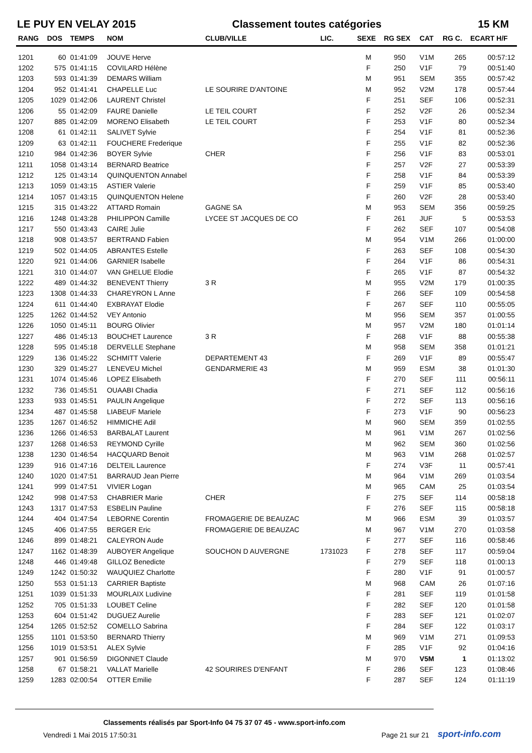LE PUY EN VELAY 2015 Classement toutes catégories 15 KM
| RANG | DOS | TEMPS | NOM | CLUB/VILLE | LIC. | SEXE | RG SEX | CAT | RG C. | ECART H/F |
| --- | --- | --- | --- | --- | --- | --- | --- | --- | --- | --- |
| 1201 | 60 | 01:41:09 | JOUVE Herve | | | M | 950 | V1M | 265 | 00:57:12 |
| 1202 | 575 | 01:41:15 | COVILARD Hélène | | | F | 250 | V1F | 79 | 00:51:40 |
| 1203 | 593 | 01:41:39 | DEMARS William | | | M | 951 | SEM | 355 | 00:57:42 |
| 1204 | 952 | 01:41:41 | CHAPELLE Luc | LE SOURIRE D'ANTOINE | | M | 952 | V2M | 178 | 00:57:44 |
| 1205 | 1029 | 01:42:06 | LAURENT Christel | | | F | 251 | SEF | 106 | 00:52:31 |
| 1206 | 55 | 01:42:09 | FAURE Danielle | LE TEIL COURT | | F | 252 | V2F | 26 | 00:52:34 |
| 1207 | 885 | 01:42:09 | MORENO Elisabeth | LE TEIL COURT | | F | 253 | V1F | 80 | 00:52:34 |
| 1208 | 61 | 01:42:11 | SALIVET Sylvie | | | F | 254 | V1F | 81 | 00:52:36 |
| 1209 | 63 | 01:42:11 | FOUCHERE Frederique | | | F | 255 | V1F | 82 | 00:52:36 |
| 1210 | 984 | 01:42:36 | BOYER Sylvie | CHER | | F | 256 | V1F | 83 | 00:53:01 |
| 1211 | 1058 | 01:43:14 | BERNARD Beatrice | | | F | 257 | V2F | 27 | 00:53:39 |
| 1212 | 125 | 01:43:14 | QUINQUENTON Annabel | | | F | 258 | V1F | 84 | 00:53:39 |
| 1213 | 1059 | 01:43:15 | ASTIER Valerie | | | F | 259 | V1F | 85 | 00:53:40 |
| 1214 | 1057 | 01:43:15 | QUINQUENTON Helene | | | F | 260 | V2F | 28 | 00:53:40 |
| 1215 | 315 | 01:43:22 | ATTARD Romain | GAGNE SA | | M | 953 | SEM | 356 | 00:59:25 |
| 1216 | 1248 | 01:43:28 | PHILIPPON Camille | LYCEE ST JACQUES DE CO | | F | 261 | JUF | 5 | 00:53:53 |
| 1217 | 550 | 01:43:43 | CAIRE Julie | | | F | 262 | SEF | 107 | 00:54:08 |
| 1218 | 908 | 01:43:57 | BERTRAND Fabien | | | M | 954 | V1M | 266 | 01:00:00 |
| 1219 | 502 | 01:44:05 | ABRANTES Estelle | | | F | 263 | SEF | 108 | 00:54:30 |
| 1220 | 921 | 01:44:06 | GARNIER Isabelle | | | F | 264 | V1F | 86 | 00:54:31 |
| 1221 | 310 | 01:44:07 | VAN GHELUE Elodie | | | F | 265 | V1F | 87 | 00:54:32 |
| 1222 | 489 | 01:44:32 | BENEVENT Thierry | 3 R | | M | 955 | V2M | 179 | 01:00:35 |
| 1223 | 1308 | 01:44:33 | CHAREYRON L Anne | | | F | 266 | SEF | 109 | 00:54:58 |
| 1224 | 611 | 01:44:40 | EXBRAYAT Elodie | | | F | 267 | SEF | 110 | 00:55:05 |
| 1225 | 1262 | 01:44:52 | VEY Antonio | | | M | 956 | SEM | 357 | 01:00:55 |
| 1226 | 1050 | 01:45:11 | BOURG Olivier | | | M | 957 | V2M | 180 | 01:01:14 |
| 1227 | 486 | 01:45:13 | BOUCHET Laurence | 3 R | | F | 268 | V1F | 88 | 00:55:38 |
| 1228 | 595 | 01:45:18 | DERVELLE Stephane | | | M | 958 | SEM | 358 | 01:01:21 |
| 1229 | 136 | 01:45:22 | SCHMITT Valerie | DEPARTEMENT 43 | | F | 269 | V1F | 89 | 00:55:47 |
| 1230 | 329 | 01:45:27 | LENEVEU Michel | GENDARMERIE 43 | | M | 959 | ESM | 38 | 01:01:30 |
| 1231 | 1074 | 01:45:46 | LOPEZ Elisabeth | | | F | 270 | SEF | 111 | 00:56:11 |
| 1232 | 736 | 01:45:51 | OUAABI Chadia | | | F | 271 | SEF | 112 | 00:56:16 |
| 1233 | 933 | 01:45:51 | PAULIN Angelique | | | F | 272 | SEF | 113 | 00:56:16 |
| 1234 | 487 | 01:45:58 | LIABEUF Mariele | | | F | 273 | V1F | 90 | 00:56:23 |
| 1235 | 1267 | 01:46:52 | HIMMICHE Adil | | | M | 960 | SEM | 359 | 01:02:55 |
| 1236 | 1266 | 01:46:53 | BARBALAT Laurent | | | M | 961 | V1M | 267 | 01:02:56 |
| 1237 | 1268 | 01:46:53 | REYMOND Cyrille | | | M | 962 | SEM | 360 | 01:02:56 |
| 1238 | 1230 | 01:46:54 | HACQUARD Benoit | | | M | 963 | V1M | 268 | 01:02:57 |
| 1239 | 916 | 01:47:16 | DELTEIL Laurence | | | F | 274 | V3F | 11 | 00:57:41 |
| 1240 | 1020 | 01:47:51 | BARRAUD Jean Pierre | | | M | 964 | V1M | 269 | 01:03:54 |
| 1241 | 999 | 01:47:51 | VIVIER Logan | | | M | 965 | CAM | 25 | 01:03:54 |
| 1242 | 998 | 01:47:53 | CHABRIER Marie | CHER | | F | 275 | SEF | 114 | 00:58:18 |
| 1243 | 1317 | 01:47:53 | ESBELIN Pauline | | | F | 276 | SEF | 115 | 00:58:18 |
| 1244 | 404 | 01:47:54 | LEBORNE Corentin | FROMAGERIE DE BEAUZAC | | M | 966 | ESM | 39 | 01:03:57 |
| 1245 | 406 | 01:47:55 | BERGER Eric | FROMAGERIE DE BEAUZAC | | M | 967 | V1M | 270 | 01:03:58 |
| 1246 | 899 | 01:48:21 | CALEYRON Aude | | | F | 277 | SEF | 116 | 00:58:46 |
| 1247 | 1162 | 01:48:39 | AUBOYER Angelique | SOUCHON D AUVERGNE | 1731023 | F | 278 | SEF | 117 | 00:59:04 |
| 1248 | 446 | 01:49:48 | GILLOZ Benedicte | | | F | 279 | SEF | 118 | 01:00:13 |
| 1249 | 1242 | 01:50:32 | WAUQUIEZ Charlotte | | | F | 280 | V1F | 91 | 01:00:57 |
| 1250 | 553 | 01:51:13 | CARRIER Baptiste | | | M | 968 | CAM | 26 | 01:07:16 |
| 1251 | 1039 | 01:51:33 | MOURLAIX Ludivine | | | F | 281 | SEF | 119 | 01:01:58 |
| 1252 | 705 | 01:51:33 | LOUBET Celine | | | F | 282 | SEF | 120 | 01:01:58 |
| 1253 | 604 | 01:51:42 | DUGUEZ Aurelie | | | F | 283 | SEF | 121 | 01:02:07 |
| 1254 | 1265 | 01:52:52 | COMELLO Sabrina | | | F | 284 | SEF | 122 | 01:03:17 |
| 1255 | 1101 | 01:53:50 | BERNARD Thierry | | | M | 969 | V1M | 271 | 01:09:53 |
| 1256 | 1019 | 01:53:51 | ALEX Sylvie | | | F | 285 | V1F | 92 | 01:04:16 |
| 1257 | 901 | 01:56:59 | DIGONNET Claude | | | M | 970 | V5M | 1 | 01:13:02 |
| 1258 | 67 | 01:58:21 | VALLAT Marielle | 42 SOURIRES D'ENFANT | | F | 286 | SEF | 123 | 01:08:46 |
| 1259 | 1283 | 02:00:54 | OTTER Emilie | | | F | 287 | SEF | 124 | 01:11:19 |
Classements réalisés par Sport-Info 04 75 37 07 45 - www.sport-info.com
Vendredi 1 Mai 2015 17:50:31 Page 21 sur 21 sport-info.com